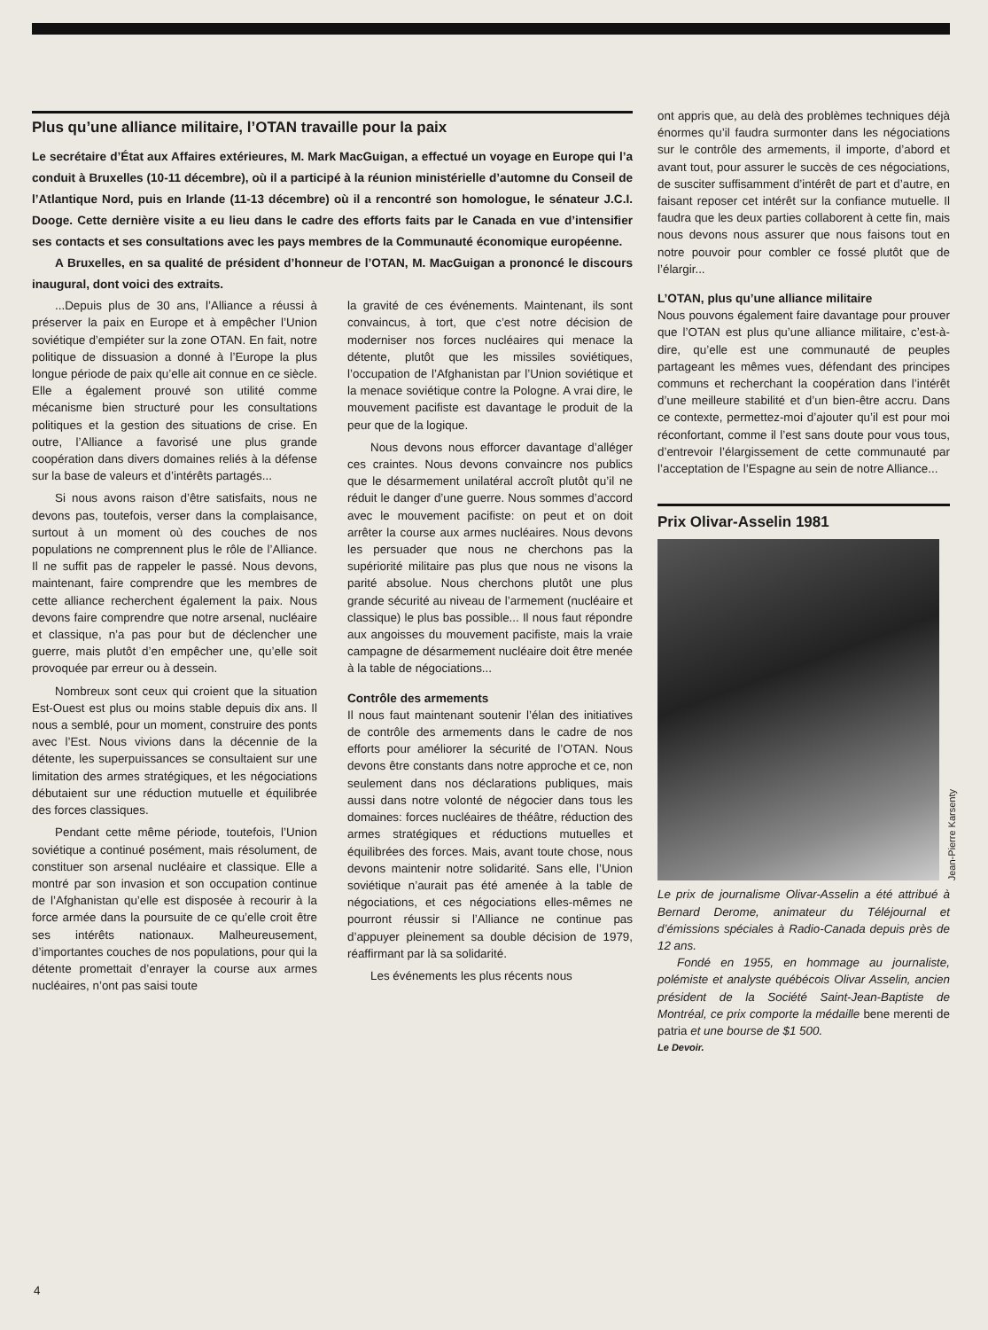Plus qu’une alliance militaire, l’OTAN travaille pour la paix
Le secrétaire d’État aux Affaires extérieures, M. Mark MacGuigan, a effectué un voyage en Europe qui l’a conduit à Bruxelles (10-11 décembre), où il a participé à la réunion ministérielle d’automne du Conseil de l’Atlantique Nord, puis en Irlande (11-13 décembre) où il a rencontré son homologue, le sénateur J.C.I. Dooge. Cette dernière visite a eu lieu dans le cadre des efforts faits par le Canada en vue d’intensifier ses contacts et ses consultations avec les pays membres de la Communauté économique européenne.
A Bruxelles, en sa qualité de président d’honneur de l’OTAN, M. MacGuigan a prononcé le discours inaugural, dont voici des extraits.
...Depuis plus de 30 ans, l’Alliance a réussi à préserver la paix en Europe et à empêcher l’Union soviétique d’empiéter sur la zone OTAN. En fait, notre politique de dissuasion a donné à l’Europe la plus longue période de paix qu’elle ait connue en ce siècle. Elle a également prouvé son utilité comme mécanisme bien structuré pour les consultations politiques et la gestion des situations de crise. En outre, l’Alliance a favorisé une plus grande coopération dans divers domaines reliés à la défense sur la base de valeurs et d’intérêts partagés...
Si nous avons raison d’être satisfaits, nous ne devons pas, toutefois, verser dans la complaisance, surtout à un moment où des couches de nos populations ne comprennent plus le rôle de l’Alliance. Il ne suffit pas de rappeler le passé. Nous devons, maintenant, faire comprendre que les membres de cette alliance recherchent également la paix. Nous devons faire comprendre que notre arsenal, nucléaire et classique, n’a pas pour but de déclencher une guerre, mais plutôt d’en empêcher une, qu’elle soit provoquée par erreur ou à dessein.
Nombreux sont ceux qui croient que la situation Est-Ouest est plus ou moins stable depuis dix ans. Il nous a semblé, pour un moment, construire des ponts avec l’Est. Nous vivions dans la décennie de la détente, les superpuissances se consultaient sur une limitation des armes stratégiques, et les négociations débutaient sur une réduction mutuelle et équilibrée des forces classiques.
Pendant cette même période, toutefois, l’Union soviétique a continué posément, mais résolument, de constituer son arsenal nucléaire et classique. Elle a montré par son invasion et son occupation continue de l’Afghanistan qu’elle est disposée à recourir à la force armée dans la poursuite de ce qu’elle croit être ses intérêts nationaux. Malheureusement, d’importantes couches de nos populations, pour qui la détente promettait d’enrayer la course aux armes nucléaires, n’ont pas saisi toute
la gravité de ces événements. Maintenant, ils sont convaincus, à tort, que c’est notre décision de moderniser nos forces nucléaires qui menace la détente, plutôt que les missiles soviétiques, l’occupation de l’Afghanistan par l’Union soviétique et la menace soviétique contre la Pologne. A vrai dire, le mouvement pacifiste est davantage le produit de la peur que de la logique.
Nous devons nous efforcer davantage d’alléger ces craintes. Nous devons convaincre nos publics que le désarmement unilatéral accroît plutôt qu’il ne réduit le danger d’une guerre. Nous sommes d’accord avec le mouvement pacifiste: on peut et on doit arrêter la course aux armes nucléaires. Nous devons les persuader que nous ne cherchons pas la supériorité militaire pas plus que nous ne visons la parité absolue. Nous cherchons plutôt une plus grande sécurité au niveau de l’armement (nucléaire et classique) le plus bas possible... Il nous faut répondre aux angoisses du mouvement pacifiste, mais la vraie campagne de désarmement nucléaire doit être menée à la table de négociations...
Contrôle des armements
Il nous faut maintenant soutenir l’élan des initiatives de contrôle des armements dans le cadre de nos efforts pour améliorer la sécurité de l’OTAN. Nous devons être constants dans notre approche et ce, non seulement dans nos déclarations publiques, mais aussi dans notre volonté de négocier dans tous les domaines: forces nucléaires de théâtre, réduction des armes stratégiques et réductions mutuelles et équilibrées des forces. Mais, avant toute chose, nous devons maintenir notre solidarité. Sans elle, l’Union soviétique n’aurait pas été amenée à la table de négociations, et ces négociations elles-mêmes ne pourront réussir si l’Alliance ne continue pas d’appuyer pleinement sa double décision de 1979, réaffirmant par là sa solidarité.
Les événements les plus récents nous
ont appris que, au delà des problèmes techniques déjà énormes qu’il faudra surmonter dans les négociations sur le contrôle des armements, il importe, d’abord et avant tout, pour assurer le succès de ces négociations, de susciter suffisamment d’intérêt de part et d’autre, en faisant reposer cet intérêt sur la confiance mutuelle. Il faudra que les deux parties collaborent à cette fin, mais nous devons nous assurer que nous faisons tout en notre pouvoir pour combler ce fossé plutôt que de l’élargir...
L’OTAN, plus qu’une alliance militaire
Nous pouvons également faire davantage pour prouver que l’OTAN est plus qu’une alliance militaire, c’est-à-dire, qu’elle est une communauté de peuples partageant les mêmes vues, défendant des principes communs et recherchant la coopération dans l’intérêt d’une meilleure stabilité et d’un bien-être accru. Dans ce contexte, permettez-moi d’ajouter qu’il est pour moi réconfortant, comme il l’est sans doute pour vous tous, d’entrevoir l’élargissement de cette communauté par l’acceptation de l’Espagne au sein de notre Alliance...
Prix Olivar-Asselin 1981
Jean-Pierre Karsenty
Le prix de journalisme Olivar-Asselin a été attribué à Bernard Derome, animateur du Téléjournal et d’émissions spéciales à Radio-Canada depuis près de 12 ans.
Fondé en 1955, en hommage au journaliste, polémiste et analyste québécois Olivar Asselin, ancien président de la Société Saint-Jean-Baptiste de Montréal, ce prix comporte la médaille bene merenti de patria et une bourse de $1 500.
Le Devoir.
4